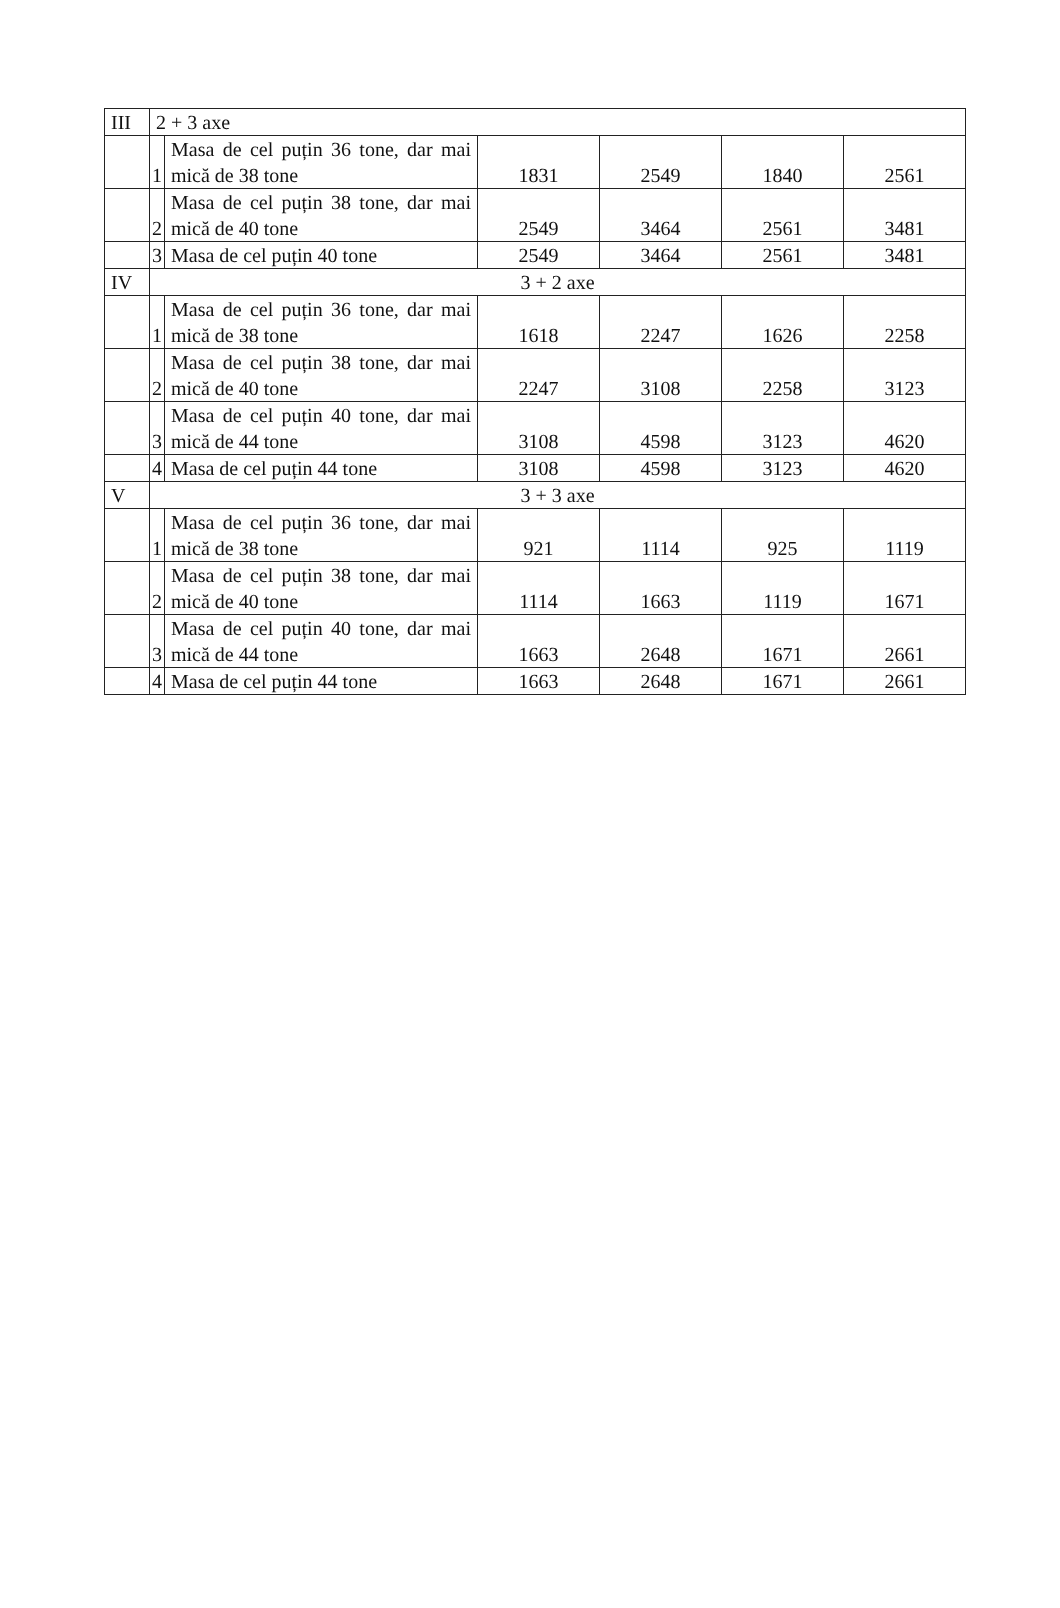| III | 2 + 3 axe | | | | | |
| | 1 | Masa de cel puțin 36 tone, dar mai mică de 38 tone | 1831 | 2549 | 1840 | 2561 |
| | 2 | Masa de cel puțin 38 tone, dar mai mică de 40 tone | 2549 | 3464 | 2561 | 3481 |
| | 3 | Masa de cel puțin 40 tone | 2549 | 3464 | 2561 | 3481 |
| IV | 3 + 2 axe | | | | | |
| | 1 | Masa de cel puțin 36 tone, dar mai mică de 38 tone | 1618 | 2247 | 1626 | 2258 |
| | 2 | Masa de cel puțin 38 tone, dar mai mică de 40 tone | 2247 | 3108 | 2258 | 3123 |
| | 3 | Masa de cel puțin 40 tone, dar mai mică de 44 tone | 3108 | 4598 | 3123 | 4620 |
| | 4 | Masa de cel puțin 44 tone | 3108 | 4598 | 3123 | 4620 |
| V | 3 + 3 axe | | | | | |
| | 1 | Masa de cel puțin 36 tone, dar mai mică de 38 tone | 921 | 1114 | 925 | 1119 |
| | 2 | Masa de cel puțin 38 tone, dar mai mică de 40 tone | 1114 | 1663 | 1119 | 1671 |
| | 3 | Masa de cel puțin 40 tone, dar mai mică de 44 tone | 1663 | 2648 | 1671 | 2661 |
| | 4 | Masa de cel puțin 44 tone | 1663 | 2648 | 1671 | 2661 |